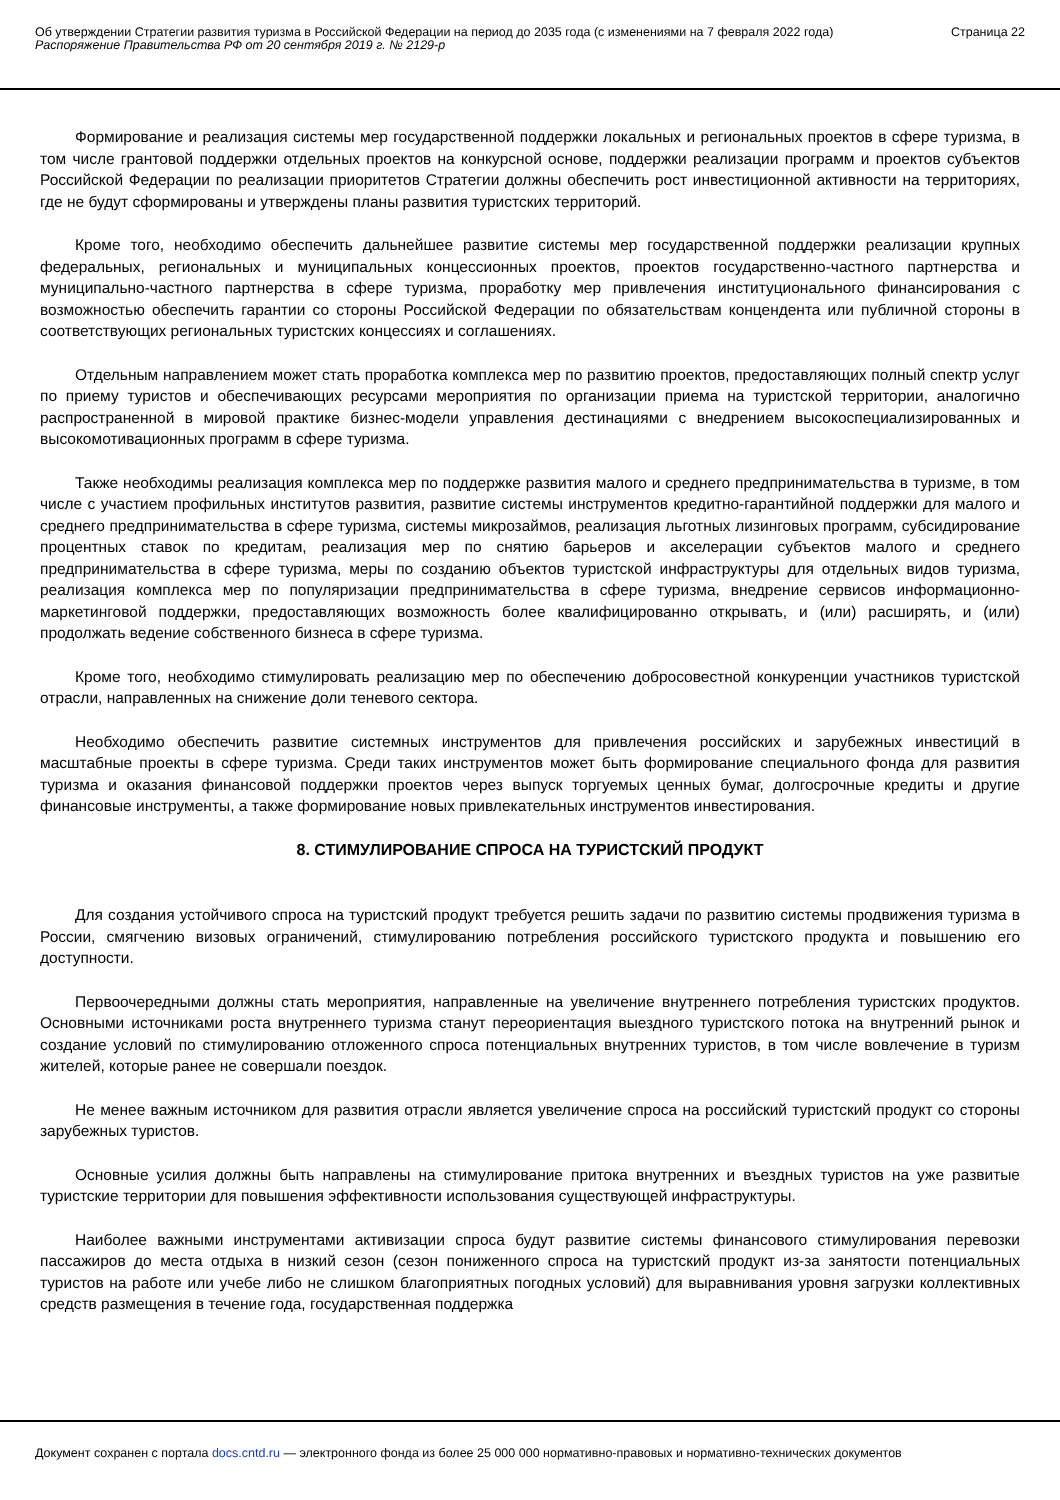Об утверждении Стратегии развития туризма в Российской Федерации на период до 2035 года (с изменениями на 7 февраля 2022 года)
Распоряжение Правительства РФ от 20 сентября 2019 г. № 2129-р
Страница 22
Формирование и реализация системы мер государственной поддержки локальных и региональных проектов в сфере туризма, в том числе грантовой поддержки отдельных проектов на конкурсной основе, поддержки реализации программ и проектов субъектов Российской Федерации по реализации приоритетов Стратегии должны обеспечить рост инвестиционной активности на территориях, где не будут сформированы и утверждены планы развития туристских территорий.
Кроме того, необходимо обеспечить дальнейшее развитие системы мер государственной поддержки реализации крупных федеральных, региональных и муниципальных концессионных проектов, проектов государственно-частного партнерства и муниципально-частного партнерства в сфере туризма, проработку мер привлечения институционального финансирования с возможностью обеспечить гарантии со стороны Российской Федерации по обязательствам концендента или публичной стороны в соответствующих региональных туристских концессиях и соглашениях.
Отдельным направлением может стать проработка комплекса мер по развитию проектов, предоставляющих полный спектр услуг по приему туристов и обеспечивающих ресурсами мероприятия по организации приема на туристской территории, аналогично распространенной в мировой практике бизнес-модели управления дестинациями с внедрением высокоспециализированных и высокомотивационных программ в сфере туризма.
Также необходимы реализация комплекса мер по поддержке развития малого и среднего предпринимательства в туризме, в том числе с участием профильных институтов развития, развитие системы инструментов кредитно-гарантийной поддержки для малого и среднего предпринимательства в сфере туризма, системы микрозаймов, реализация льготных лизинговых программ, субсидирование процентных ставок по кредитам, реализация мер по снятию барьеров и акселерации субъектов малого и среднего предпринимательства в сфере туризма, меры по созданию объектов туристской инфраструктуры для отдельных видов туризма, реализация комплекса мер по популяризации предпринимательства в сфере туризма, внедрение сервисов информационно-маркетинговой поддержки, предоставляющих возможность более квалифицированно открывать, и (или) расширять, и (или) продолжать ведение собственного бизнеса в сфере туризма.
Кроме того, необходимо стимулировать реализацию мер по обеспечению добросовестной конкуренции участников туристской отрасли, направленных на снижение доли теневого сектора.
Необходимо обеспечить развитие системных инструментов для привлечения российских и зарубежных инвестиций в масштабные проекты в сфере туризма. Среди таких инструментов может быть формирование специального фонда для развития туризма и оказания финансовой поддержки проектов через выпуск торгуемых ценных бумаг, долгосрочные кредиты и другие финансовые инструменты, а также формирование новых привлекательных инструментов инвестирования.
8. СТИМУЛИРОВАНИЕ СПРОСА НА ТУРИСТСКИЙ ПРОДУКТ
Для создания устойчивого спроса на туристский продукт требуется решить задачи по развитию системы продвижения туризма в России, смягчению визовых ограничений, стимулированию потребления российского туристского продукта и повышению его доступности.
Первоочередными должны стать мероприятия, направленные на увеличение внутреннего потребления туристских продуктов. Основными источниками роста внутреннего туризма станут переориентация выездного туристского потока на внутренний рынок и создание условий по стимулированию отложенного спроса потенциальных внутренних туристов, в том числе вовлечение в туризм жителей, которые ранее не совершали поездок.
Не менее важным источником для развития отрасли является увеличение спроса на российский туристский продукт со стороны зарубежных туристов.
Основные усилия должны быть направлены на стимулирование притока внутренних и въездных туристов на уже развитые туристские территории для повышения эффективности использования существующей инфраструктуры.
Наиболее важными инструментами активизации спроса будут развитие системы финансового стимулирования перевозки пассажиров до места отдыха в низкий сезон (сезон пониженного спроса на туристский продукт из-за занятости потенциальных туристов на работе или учебе либо не слишком благоприятных погодных условий) для выравнивания уровня загрузки коллективных средств размещения в течение года, государственная поддержка
Документ сохранен с портала docs.cntd.ru — электронного фонда из более 25 000 000 нормативно-правовых и нормативно-технических документов